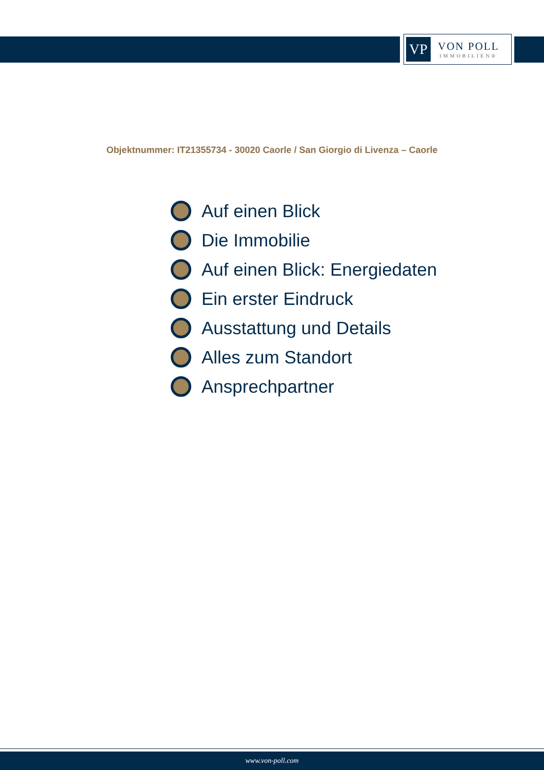VP
VON POLL
IMMOBILIEN®
Objektnummer: IT21355734 - 30020 Caorle / San Giorgio di Livenza – Caorle
Auf einen Blick
Die Immobilie
Auf einen Blick: Energiedaten
Ein erster Eindruck
Ausstattung und Details
Alles zum Standort
Ansprechpartner
www.von-poll.com